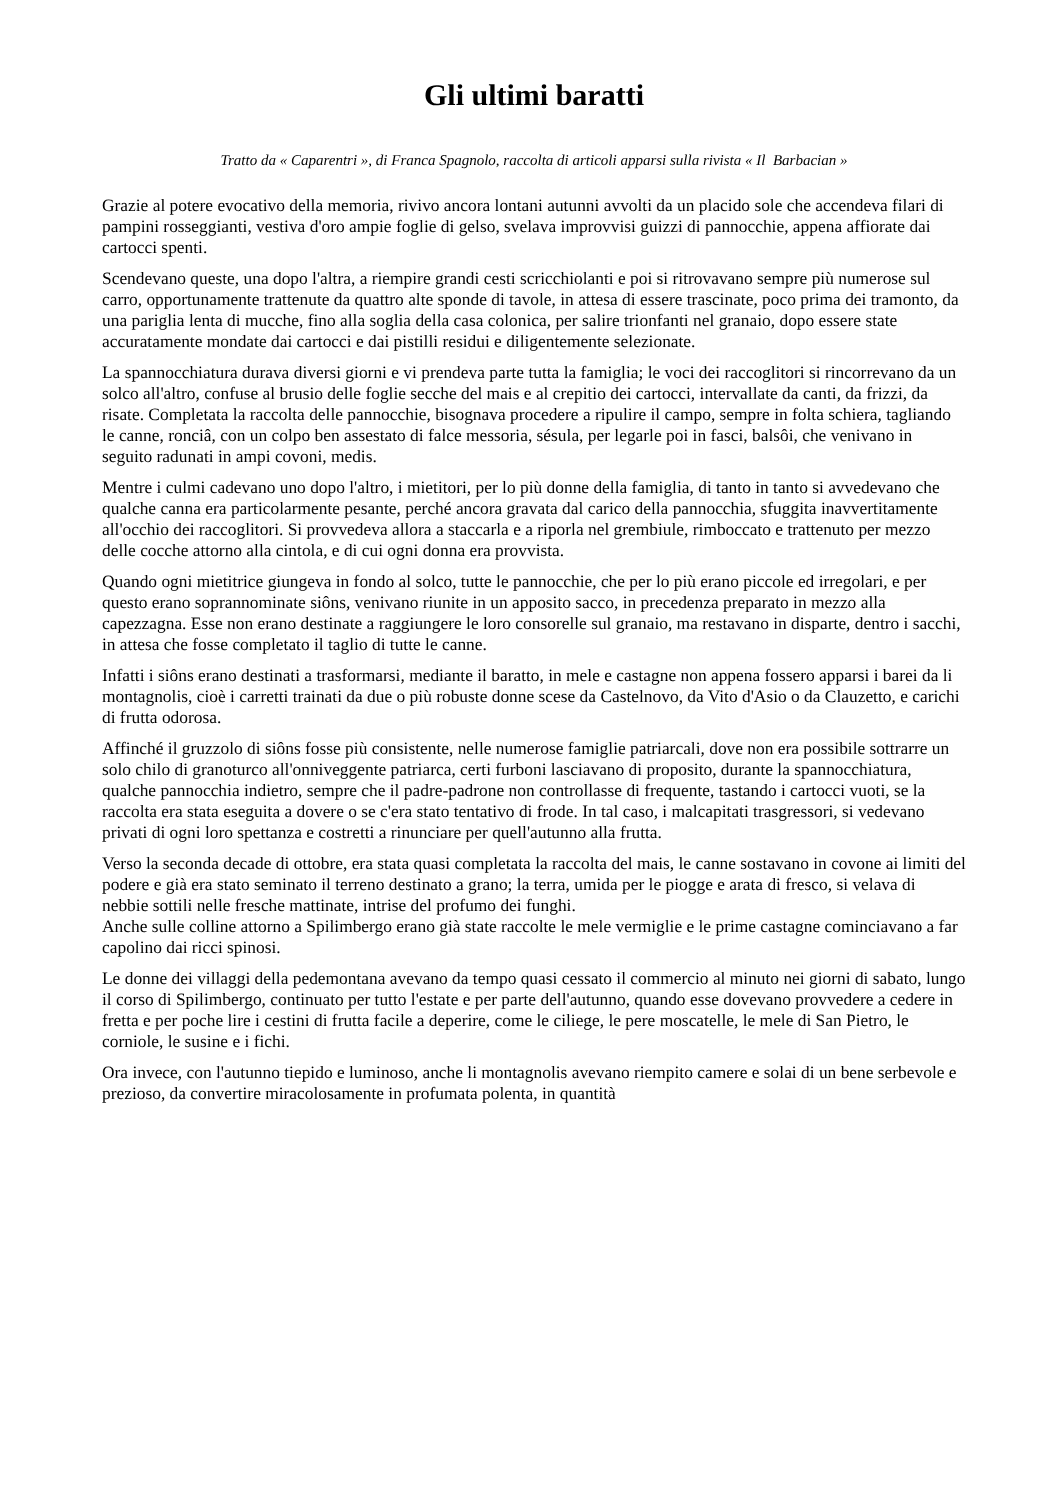Gli ultimi baratti
Tratto da « Caparentri », di Franca Spagnolo, raccolta di articoli apparsi sulla rivista « Il Barbacian »
Grazie al potere evocativo della memoria, rivivo ancora lontani autunni avvolti da un placido sole che accendeva filari di pampini rosseggianti, vestiva d'oro ampie foglie di gelso, svelava improvvisi guizzi di pannocchie, appena affiorate dai cartocci spenti.
Scendevano queste, una dopo l'altra, a riempire grandi cesti scricchiolanti e poi si ritrovavano sempre più numerose sul carro, opportunamente trattenute da quattro alte sponde di tavole, in attesa di essere trascinate, poco prima dei tramonto, da una pariglia lenta di mucche, fino alla soglia della casa colonica, per salire trionfanti nel granaio, dopo essere state accuratamente mondate dai cartocci e dai pistilli residui e diligentemente selezionate.
La spannocchiatura durava diversi giorni e vi prendeva parte tutta la famiglia; le voci dei raccoglitori si rincorrevano da un solco all'altro, confuse al brusio delle foglie secche del mais e al crepitio dei cartocci, intervallate da canti, da frizzi, da risate. Completata la raccolta delle pannocchie, bisognava procedere a ripulire il campo, sempre in folta schiera, tagliando le canne, ronciâ, con un colpo ben assestato di falce messoria, sésula, per legarle poi in fasci, balsôi, che venivano in seguito radunati in ampi covoni, medis.
Mentre i culmi cadevano uno dopo l'altro, i mietitori, per lo più donne della famiglia, di tanto in tanto si avvedevano che qualche canna era particolarmente pesante, perché ancora gravata dal carico della pannocchia, sfuggita inavvertitamente all'occhio dei raccoglitori. Si provvedeva allora a staccarla e a riporla nel grembiule, rimboccato e trattenuto per mezzo delle cocche attorno alla cintola, e di cui ogni donna era provvista.
Quando ogni mietitrice giungeva in fondo al solco, tutte le pannocchie, che per lo più erano piccole ed irregolari, e per questo erano soprannominate siôns, venivano riunite in un apposito sacco, in precedenza preparato in mezzo alla capezzagna. Esse non erano destinate a raggiungere le loro consorelle sul granaio, ma restavano in disparte, dentro i sacchi, in attesa che fosse completato il taglio di tutte le canne.
Infatti i siôns erano destinati a trasformarsi, mediante il baratto, in mele e castagne non appena fossero apparsi i barei da li montagnolis, cioè i carretti trainati da due o più robuste donne scese da Castelnovo, da Vito d'Asio o da Clauzetto, e carichi di frutta odorosa.
Affinché il gruzzolo di siôns fosse più consistente, nelle numerose famiglie patriarcali, dove non era possibile sottrarre un solo chilo di granoturco all'onniveggente patriarca, certi furboni lasciavano di proposito, durante la spannocchiatura, qualche pannocchia indietro, sempre che il padre-padrone non controllasse di frequente, tastando i cartocci vuoti, se la raccolta era stata eseguita a dovere o se c'era stato tentativo di frode. In tal caso, i malcapitati trasgressori, si vedevano privati di ogni loro spettanza e costretti a rinunciare per quell'autunno alla frutta.
Verso la seconda decade di ottobre, era stata quasi completata la raccolta del mais, le canne sostavano in covone ai limiti del podere e già era stato seminato il terreno destinato a grano; la terra, umida per le piogge e arata di fresco, si velava di nebbie sottili nelle fresche mattinate, intrise del profumo dei funghi.
Anche sulle colline attorno a Spilimbergo erano già state raccolte le mele vermiglie e le prime castagne cominciavano a far capolino dai ricci spinosi.
Le donne dei villaggi della pedemontana avevano da tempo quasi cessato il commercio al minuto nei giorni di sabato, lungo il corso di Spilimbergo, continuato per tutto l'estate e per parte dell'autunno, quando esse dovevano provvedere a cedere in fretta e per poche lire i cestini di frutta facile a deperire, come le ciliege, le pere moscatelle, le mele di San Pietro, le corniole, le susine e i fichi.
Ora invece, con l'autunno tiepido e luminoso, anche li montagnolis avevano riempito camere e solai di un bene serbevole e prezioso, da convertire miracolosamente in profumata polenta, in quantità